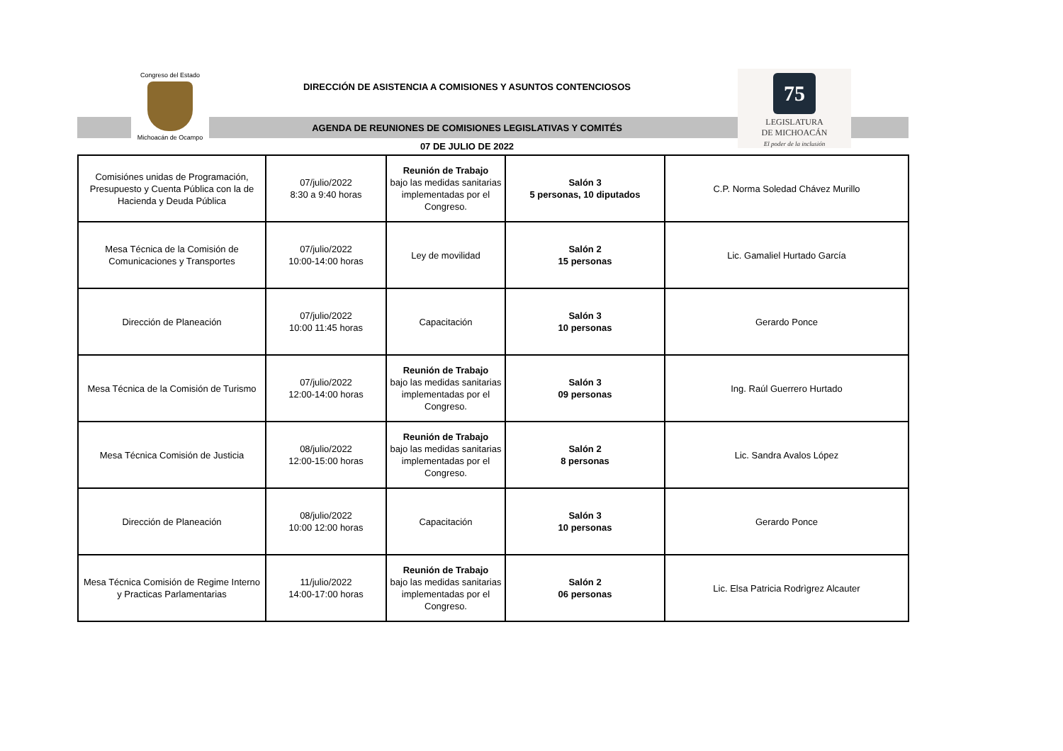Congreso del Estado
Michoacán de Ocampo
DIRECCIÓN DE ASISTENCIA A COMISIONES Y ASUNTOS CONTENCIOSOS
AGENDA DE REUNIONES DE COMISIONES LEGISLATIVAS Y COMITÉS
07 DE JULIO DE 2022
75
LEGISLATURA
DE MICHOACÁN
El poder de la inclusión
| Comisiónes unidas de Programación, Presupuesto y Cuenta Pública con la de Hacienda y Deuda Pública | 07/julio/2022 8:30 a 9:40 horas | Reunión de Trabajo bajo las medidas sanitarias implementadas por el Congreso. | Salón 3 5 personas, 10 diputados | C.P. Norma Soledad Chávez Murillo |
| Mesa Técnica de la Comisión de Comunicaciones y Transportes | 07/julio/2022 10:00-14:00 horas | Ley de movilidad | Salón 2 15 personas | Lic. Gamaliel Hurtado García |
| Dirección de Planeación | 07/julio/2022 10:00 11:45 horas | Capacitación | Salón 3 10 personas | Gerardo Ponce |
| Mesa Técnica de la Comisión de Turismo | 07/julio/2022 12:00-14:00 horas | Reunión de Trabajo bajo las medidas sanitarias implementadas por el Congreso. | Salón 3 09 personas | Ing. Raúl Guerrero Hurtado |
| Mesa Técnica Comisión de Justicia | 08/julio/2022 12:00-15:00 horas | Reunión de Trabajo bajo las medidas sanitarias implementadas por el Congreso. | Salón 2 8 personas | Lic. Sandra Avalos López |
| Dirección de Planeación | 08/julio/2022 10:00 12:00 horas | Capacitación | Salón 3 10 personas | Gerardo Ponce |
| Mesa Técnica Comisión de Regime Interno y Practicas Parlamentarias | 11/julio/2022 14:00-17:00 horas | Reunión de Trabajo bajo las medidas sanitarias implementadas por el Congreso. | Salón 2 06 personas | Lic. Elsa Patricia Rodrìgrez Alcauter |